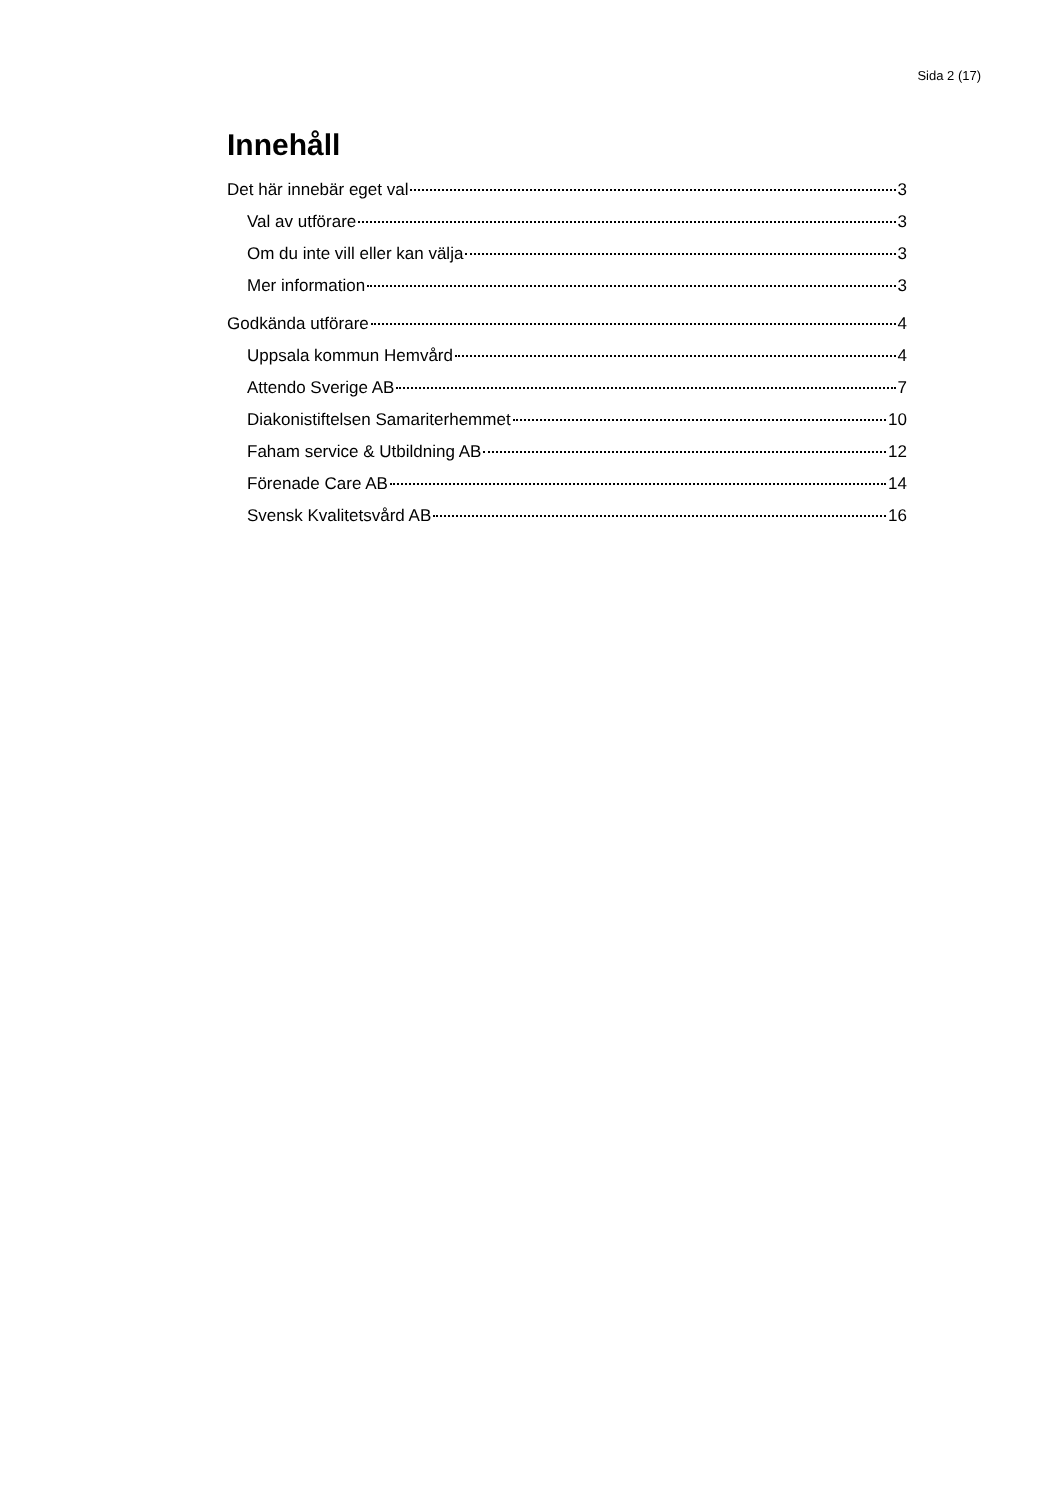Sida 2 (17)
Innehåll
Det här innebär eget val 3
Val av utförare 3
Om du inte vill eller kan välja 3
Mer information 3
Godkända utförare 4
Uppsala kommun Hemvård 4
Attendo Sverige AB 7
Diakonistiftelsen Samariterhemmet 10
Faham service & Utbildning AB 12
Förenade Care AB 14
Svensk Kvalitetsvård AB 16